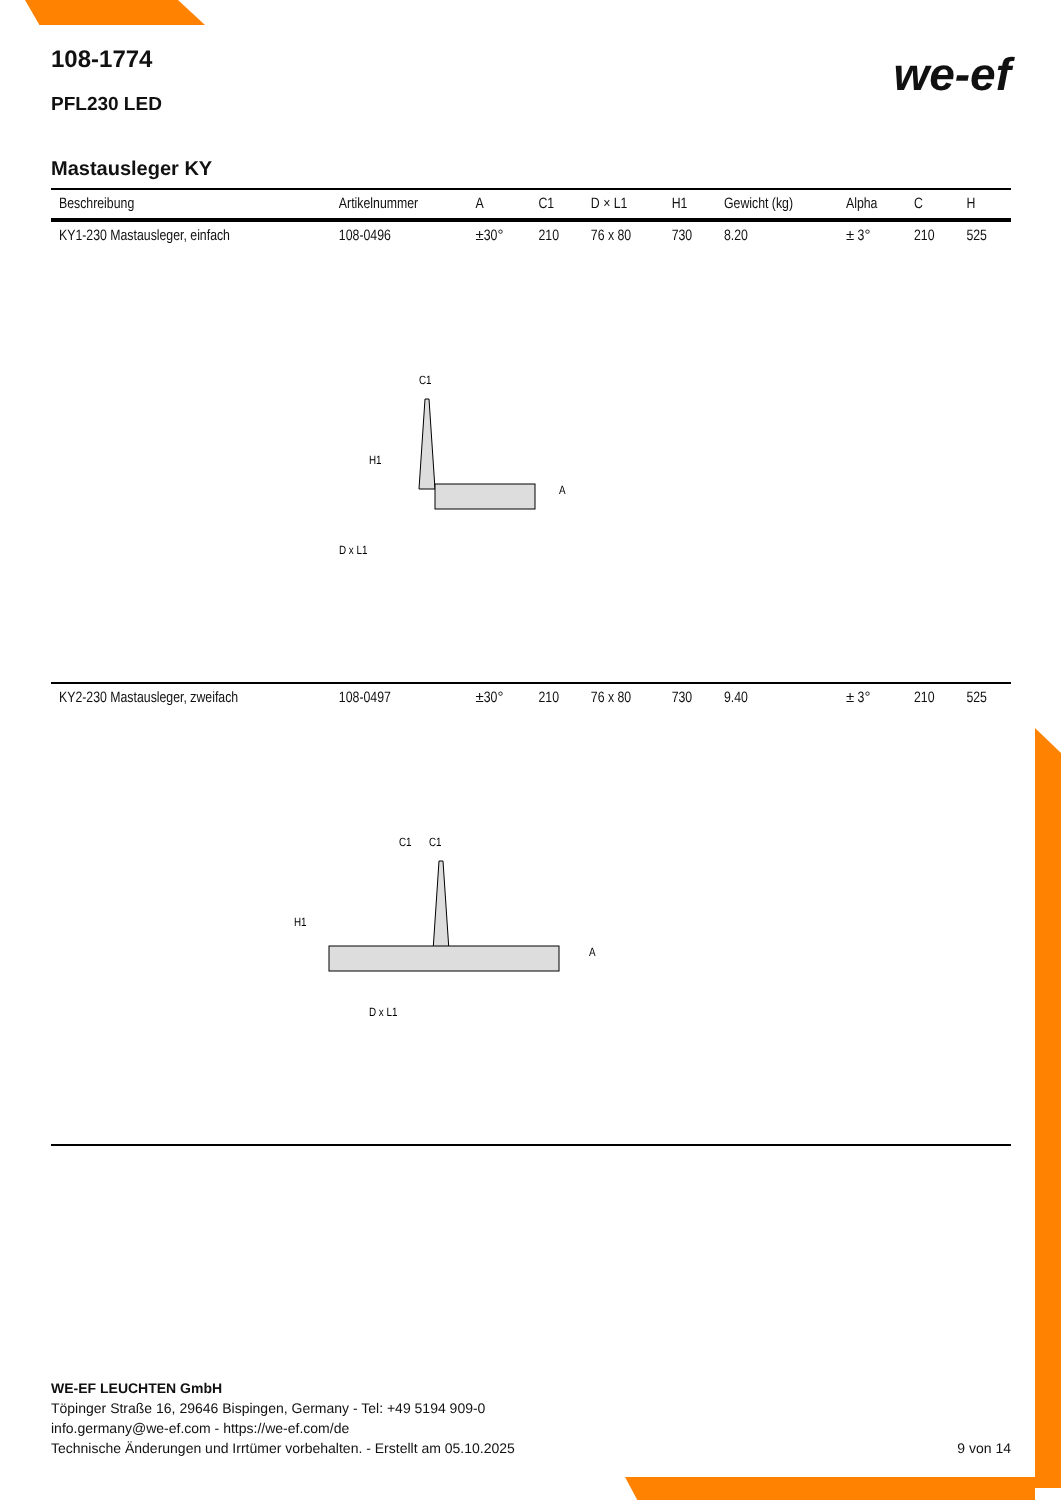108-1774
we-ef
PFL230 LED
Mastausleger KY
| Beschreibung | Artikelnummer | A | C1 | D × L1 | H1 | Gewicht (kg) | Alpha | C | H |
| --- | --- | --- | --- | --- | --- | --- | --- | --- | --- |
| KY1-230 Mastausleger, einfach | 108-0496 | ±30° | 210 | 76 x 80 | 730 | 8.20 | ± 3° | 210 | 525 |
| C1 H1 D x L1 A | | | | | | | | | |
| KY2-230 Mastausleger, zweifach | 108-0497 | ±30° | 210 | 76 x 80 | 730 | 9.40 | ± 3° | 210 | 525 |
| C1 C1 H1 D x L1 A | | | | | | | | | |
WE-EF LEUCHTEN GmbH
Töpinger Straße 16, 29646 Bispingen, Germany - Tel: +49 5194 909-0
info.germany@we-ef.com - https://we-ef.com/de
Technische Änderungen und Irrtümer vorbehalten. - Erstellt am 05.10.2025
9 von 14